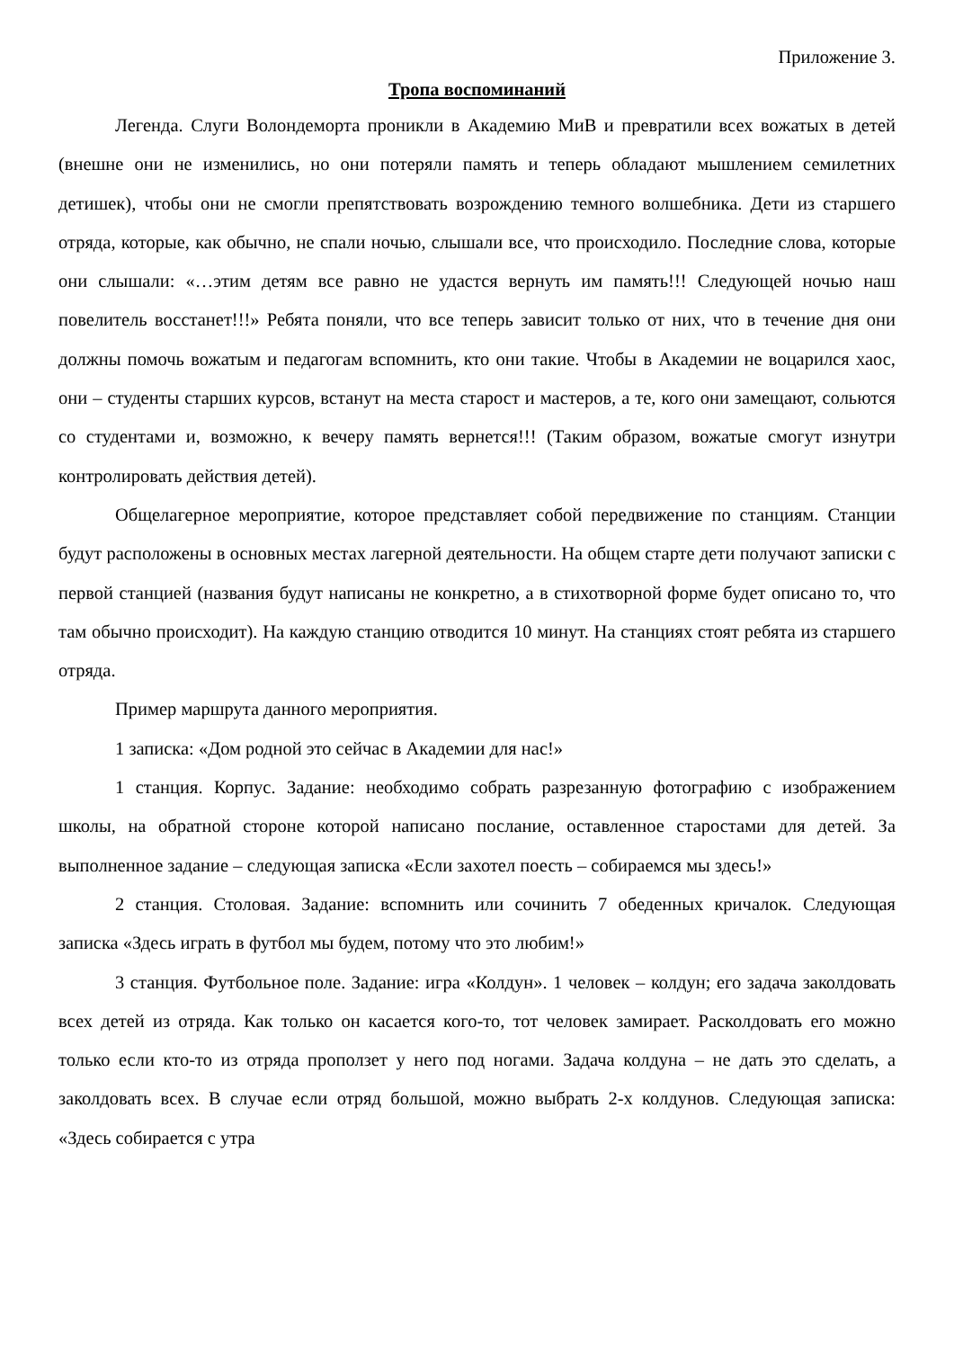Приложение 3.
Тропа воспоминаний
Легенда. Слуги Волондеморта проникли в Академию МиВ и превратили всех вожатых в детей (внешне они не изменились, но они потеряли память и теперь обладают мышлением семилетних детишек), чтобы они не смогли препятствовать возрождению темного волшебника. Дети из старшего отряда, которые, как обычно, не спали ночью, слышали все, что происходило. Последние слова, которые они слышали: «…этим детям все равно не удастся вернуть им память!!! Следующей ночью наш повелитель восстанет!!!» Ребята поняли, что все теперь зависит только от них, что в течение дня они должны помочь вожатым и педагогам вспомнить, кто они такие. Чтобы в Академии не воцарился хаос, они – студенты старших курсов, встанут на места старост и мастеров, а те, кого они замещают, сольются со студентами и, возможно, к вечеру память вернется!!! (Таким образом, вожатые смогут изнутри контролировать действия детей).
Общелагерное мероприятие, которое представляет собой передвижение по станциям. Станции будут расположены в основных местах лагерной деятельности. На общем старте дети получают записки с первой станцией (названия будут написаны не конкретно, а в стихотворной форме будет описано то, что там обычно происходит). На каждую станцию отводится 10 минут. На станциях стоят ребята из старшего отряда.
Пример маршрута данного мероприятия.
1 записка: «Дом родной это сейчас в Академии для нас!»
1 станция. Корпус. Задание: необходимо собрать разрезанную фотографию с изображением школы, на обратной стороне которой написано послание, оставленное старостами для детей. За выполненное задание – следующая записка «Если захотел поесть – собираемся мы здесь!»
2 станция. Столовая. Задание: вспомнить или сочинить 7 обеденных кричалок. Следующая записка «Здесь играть в футбол мы будем, потому что это любим!»
3 станция. Футбольное поле. Задание: игра «Колдун». 1 человек – колдун; его задача заколдовать всех детей из отряда. Как только он касается кого-то, тот человек замирает. Расколдовать его можно только если кто-то из отряда проползет у него под ногами. Задача колдуна – не дать это сделать, а заколдовать всех. В случае если отряд большой, можно выбрать 2-х колдунов. Следующая записка: «Здесь собирается с утра